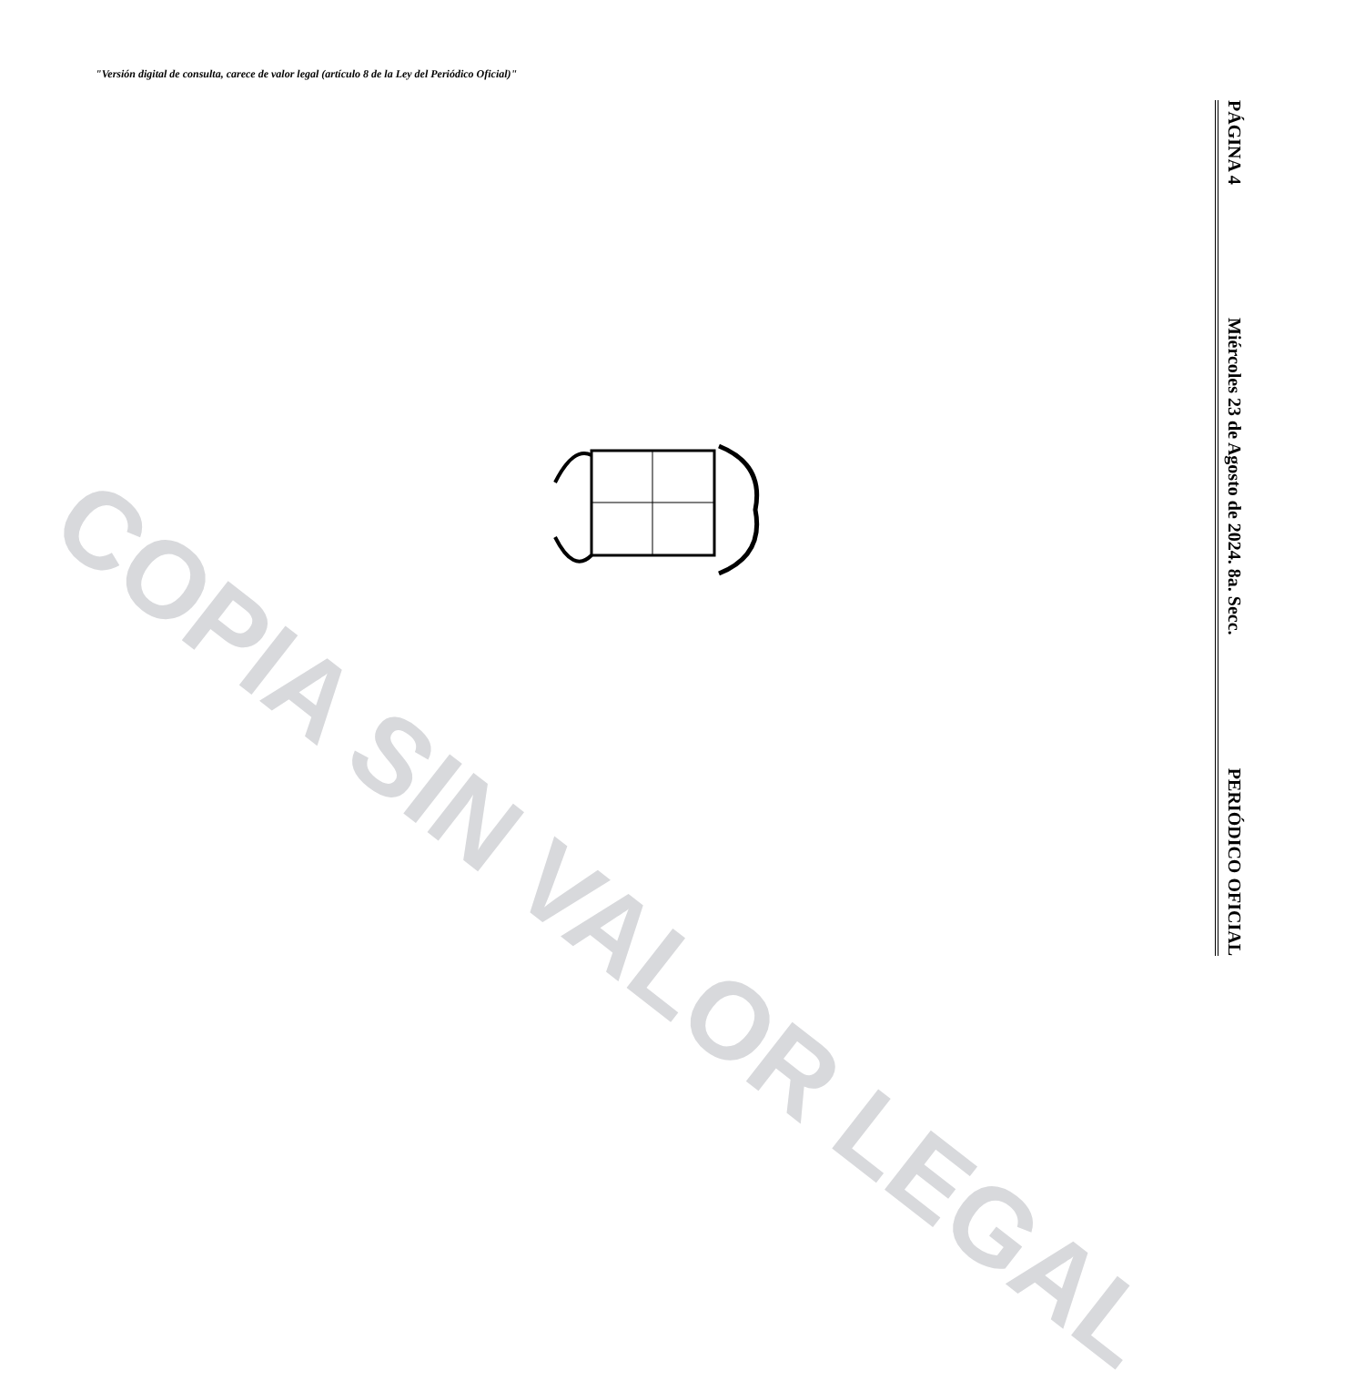"Versión digital de consulta, carece de valor legal (artículo 8 de la Ley del Periódico Oficial)"
COPIA SIN VALOR LEGAL
PÁGINA 4 Miércoles 23 de Agosto de 2024. 8a. Secc. PERIÓDICO OFICIAL